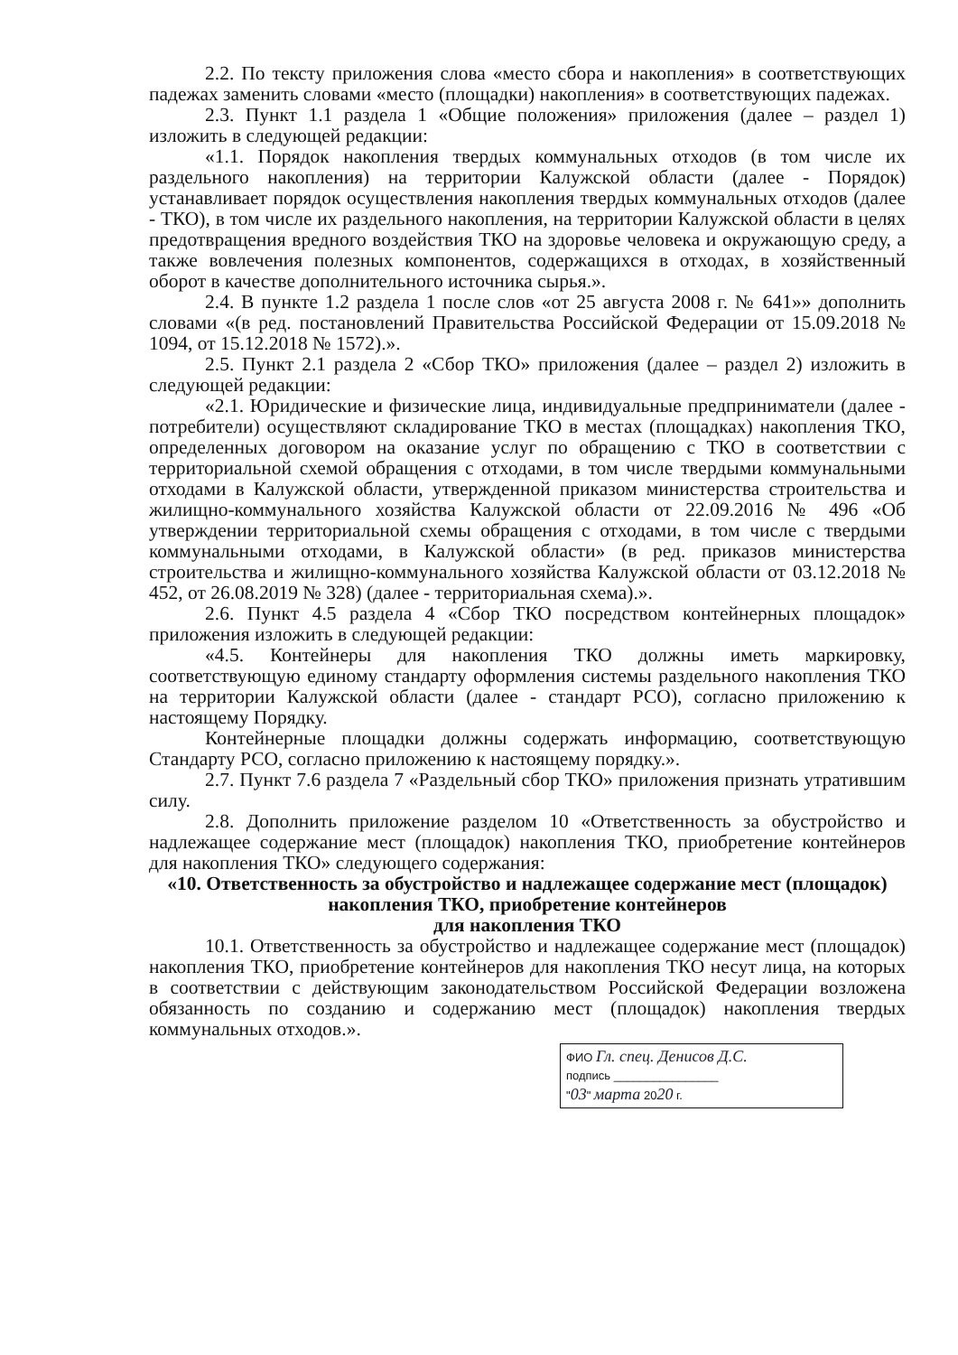2.2. По тексту приложения слова «место сбора и накопления» в соответствующих падежах заменить словами «место (площадки) накопления» в соответствующих падежах.
2.3. Пункт 1.1 раздела 1 «Общие положения» приложения (далее – раздел 1) изложить в следующей редакции:
«1.1. Порядок накопления твердых коммунальных отходов (в том числе их раздельного накопления) на территории Калужской области (далее - Порядок) устанавливает порядок осуществления накопления твердых коммунальных отходов (далее - ТКО), в том числе их раздельного накопления, на территории Калужской области в целях предотвращения вредного воздействия ТКО на здоровье человека и окружающую среду, а также вовлечения полезных компонентов, содержащихся в отходах, в хозяйственный оборот в качестве дополнительного источника сырья.».
2.4. В пункте 1.2 раздела 1 после слов «от 25 августа 2008 г. № 641»» дополнить словами «(в ред. постановлений Правительства Российской Федерации от 15.09.2018 № 1094, от 15.12.2018 № 1572).».
2.5. Пункт 2.1 раздела 2 «Сбор ТКО» приложения (далее – раздел 2) изложить в следующей редакции:
«2.1. Юридические и физические лица, индивидуальные предприниматели (далее - потребители) осуществляют складирование ТКО в местах (площадках) накопления ТКО, определенных договором на оказание услуг по обращению с ТКО в соответствии с территориальной схемой обращения с отходами, в том числе твердыми коммунальными отходами в Калужской области, утвержденной приказом министерства строительства и жилищно-коммунального хозяйства Калужской области от 22.09.2016 № 496 «Об утверждении территориальной схемы обращения с отходами, в том числе с твердыми коммунальными отходами, в Калужской области» (в ред. приказов министерства строительства и жилищно-коммунального хозяйства Калужской области от 03.12.2018 № 452, от 26.08.2019 № 328) (далее - территориальная схема).».
2.6. Пункт 4.5 раздела 4 «Сбор ТКО посредством контейнерных площадок» приложения изложить в следующей редакции:
«4.5. Контейнеры для накопления ТКО должны иметь маркировку, соответствующую единому стандарту оформления системы раздельного накопления ТКО на территории Калужской области (далее - стандарт РСО), согласно приложению к настоящему Порядку.
Контейнерные площадки должны содержать информацию, соответствующую Стандарту РСО, согласно приложению к настоящему порядку.».
2.7. Пункт 7.6 раздела 7 «Раздельный сбор ТКО» приложения признать утратившим силу.
2.8. Дополнить приложение разделом 10 «Ответственность за обустройство и надлежащее содержание мест (площадок) накопления ТКО, приобретение контейнеров для накопления ТКО» следующего содержания:
«10. Ответственность за обустройство и надлежащее содержание мест (площадок) накопления ТКО, приобретение контейнеров
для накопления ТКО
10.1. Ответственность за обустройство и надлежащее содержание мест (площадок) накопления ТКО, приобретение контейнеров для накопления ТКО несут лица, на которых в соответствии с действующим законодательством Российской Федерации возложена обязанность по созданию и содержанию мест (площадок) накопления твердых коммунальных отходов.».
ФИО Гл. спец. Денисов Д.С.
подпись ________________
"03" марта 2020 г.